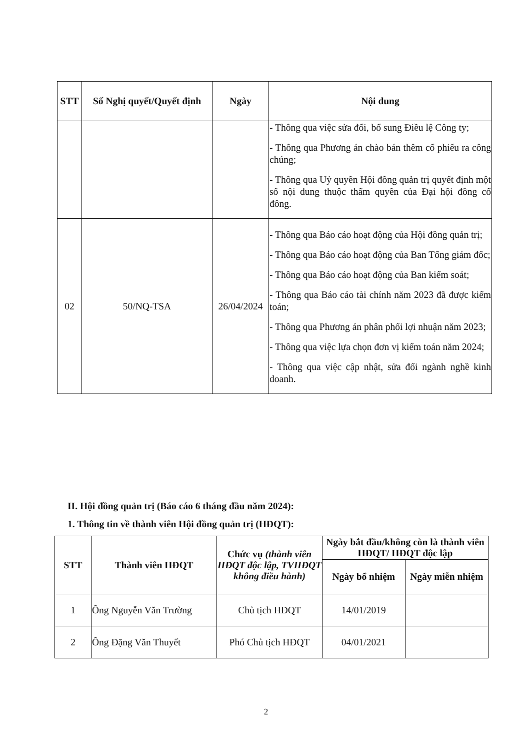| STT | Số Nghị quyết/Quyết định | Ngày | Nội dung |
| --- | --- | --- | --- |
| | | | - Thông qua việc sửa đổi, bổ sung Điều lệ Công ty; - Thông qua Phương án chào bán thêm cổ phiếu ra công chúng; - Thông qua Uỷ quyền Hội đồng quản trị quyết định một số nội dung thuộc thẩm quyền của Đại hội đồng cổ đông. |
| 02 | 50/NQ-TSA | 26/04/2024 | - Thông qua Báo cáo hoạt động của Hội đồng quản trị; - Thông qua Báo cáo hoạt động của Ban Tổng giám đốc; - Thông qua Báo cáo hoạt động của Ban kiểm soát; - Thông qua Báo cáo tài chính năm 2023 đã được kiểm toán; - Thông qua Phương án phân phối lợi nhuận năm 2023; - Thông qua việc lựa chọn đơn vị kiểm toán năm 2024; - Thông qua việc cập nhật, sửa đổi ngành nghề kinh doanh. |
II. Hội đồng quản trị (Báo cáo 6 tháng đầu năm 2024):
1. Thông tin về thành viên Hội đồng quản trị (HĐQT):
| STT | Thành viên HĐQT | Chức vụ (thành viên HĐQT độc lập, TVHĐQT không điều hành) | Ngày bắt đầu/không còn là thành viên HĐQT/ HĐQT độc lập | |
| --- | --- | --- | --- | --- |
| | | | Ngày bổ nhiệm | Ngày miễn nhiệm |
| 1 | Ông Nguyễn Văn Trường | Chủ tịch HĐQT | 14/01/2019 | |
| 2 | Ông Đặng Văn Thuyết | Phó Chủ tịch HĐQT | 04/01/2021 | |
2